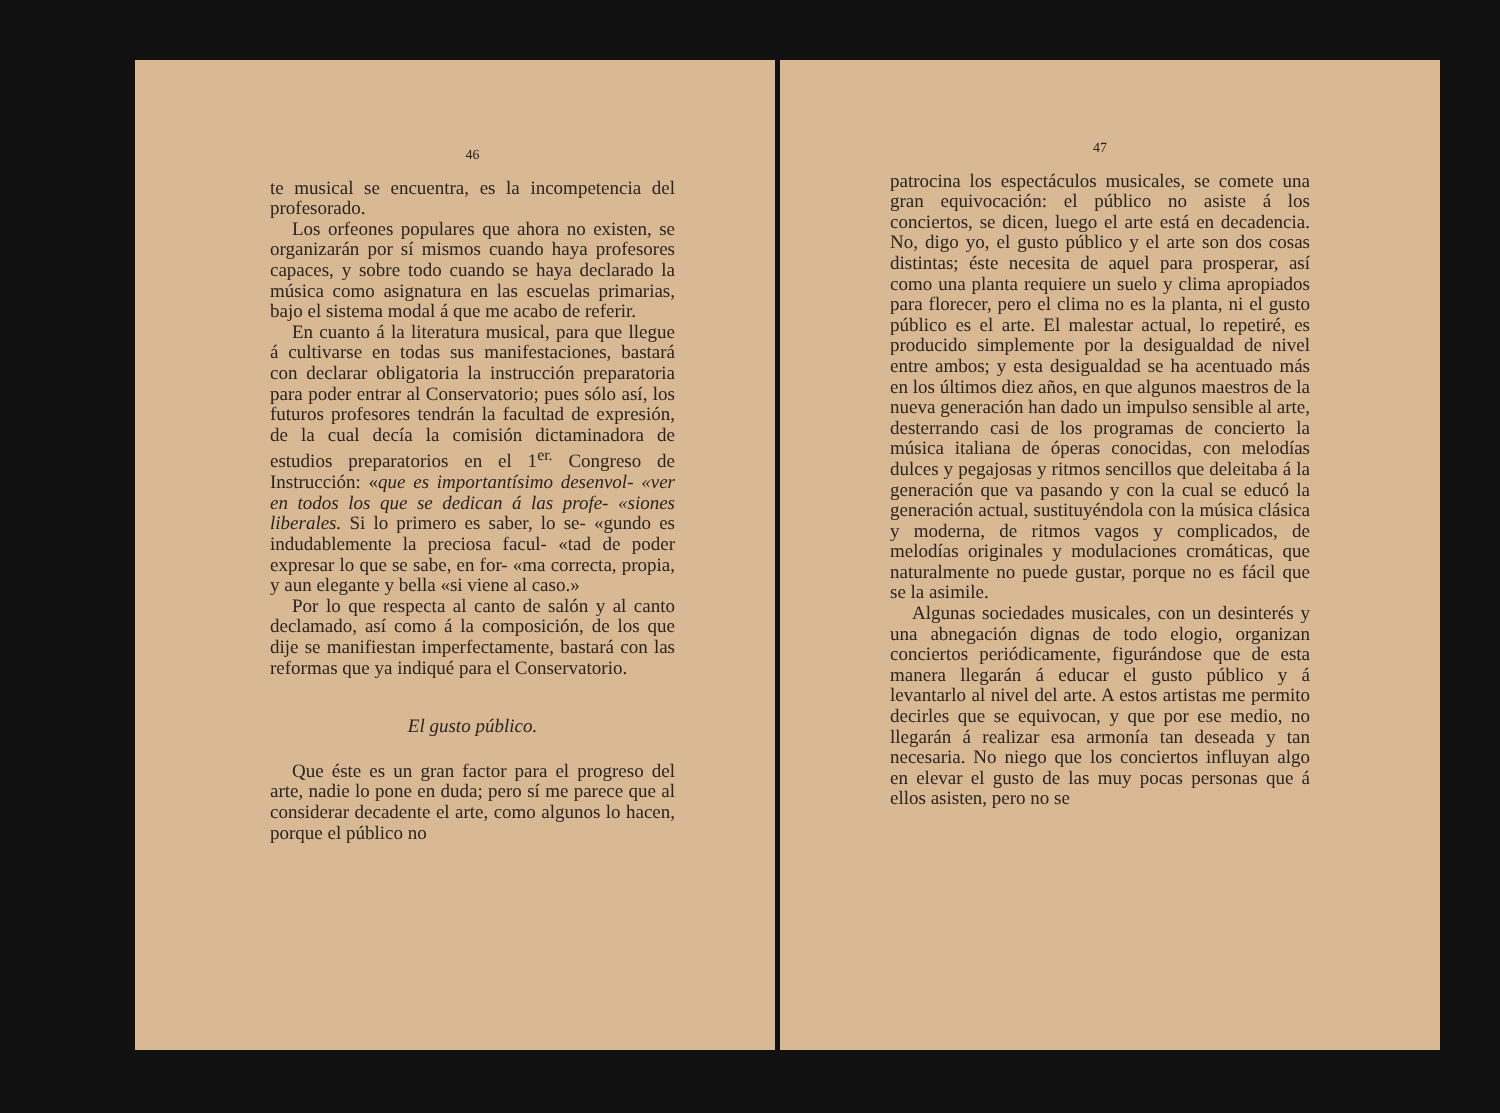46
te musical se encuentra, es la incompetencia del profesorado.
Los orfeones populares que ahora no existen, se organizarán por sí mismos cuando haya profesores capaces, y sobre todo cuando se haya declarado la música como asignatura en las escuelas primarias, bajo el sistema modal á que me acabo de referir.
En cuanto á la literatura musical, para que llegue á cultivarse en todas sus manifestaciones, bastará con declarar obligatoria la instrucción preparatoria para poder entrar al Conservatorio; pues sólo así, los futuros profesores tendrán la facultad de expresión, de la cual decía la comisión dictaminadora de estudios preparatorios en el 1<sup>er.</sup> Congreso de Instrucción: «que es importantísimo desenvol- «ver en todos los que se dedican á las profe- «siones liberales. Si lo primero es saber, lo se- «gundo es indudablemente la preciosa facul- «tad de poder expresar lo que se sabe, en for- «ma correcta, propia, y aun elegante y bella «si viene al caso.»
Por lo que respecta al canto de salón y al canto declamado, así como á la composición, de los que dije se manifiestan imperfectamente, bastará con las reformas que ya indiqué para el Conservatorio.
El gusto público.
Que éste es un gran factor para el progreso del arte, nadie lo pone en duda; pero sí me parece que al considerar decadente el arte, como algunos lo hacen, porque el público no
47
patrocina los espectáculos musicales, se comete una gran equivocación: el público no asiste á los conciertos, se dicen, luego el arte está en decadencia. No, digo yo, el gusto público y el arte son dos cosas distintas; éste necesita de aquel para prosperar, así como una planta requiere un suelo y clima apropiados para florecer, pero el clima no es la planta, ni el gusto público es el arte. El malestar actual, lo repetiré, es producido simplemente por la desigualdad de nivel entre ambos; y esta desigualdad se ha acentuado más en los últimos diez años, en que algunos maestros de la nueva generación han dado un impulso sensible al arte, desterrando casi de los programas de concierto la música italiana de óperas conocidas, con melodías dulces y pegajosas y ritmos sencillos que deleitaba á la generación que va pasando y con la cual se educó la generación actual, sustituyéndola con la música clásica y moderna, de ritmos vagos y complicados, de melodías originales y modulaciones cromáticas, que naturalmente no puede gustar, porque no es fácil que se la asimile.
Algunas sociedades musicales, con un desinterés y una abnegación dignas de todo elogio, organizan conciertos periódicamente, figurándose que de esta manera llegarán á educar el gusto público y á levantarlo al nivel del arte. A estos artistas me permito decirles que se equivocan, y que por ese medio, no llegarán á realizar esa armonía tan deseada y tan necesaria. No niego que los conciertos influyan algo en elevar el gusto de las muy pocas personas que á ellos asisten, pero no se